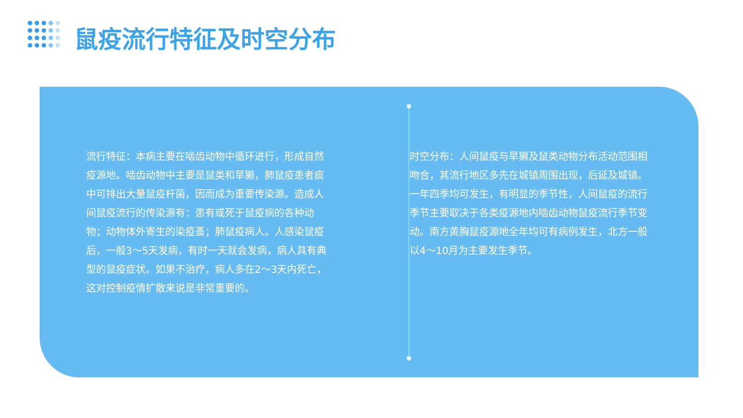鼠疫流行特征及时空分布
流行特征：本病主要在啮齿动物中循环进行，形成自然疫源地。啮齿动物中主要是鼠类和旱獭，肺鼠疫患者痰中可排出大量鼠疫杆菌，因而成为重要传染源。造成人间鼠疫流行的传染源有：患有或死于鼠疫病的各种动物；动物体外寄生的染疫蚤；肺鼠疫病人。人感染鼠疫后，一般3～5天发病，有时一天就会发病，病人具有典型的鼠疫症状。如果不治疗，病人多在2～3天内死亡，这对控制疫情扩散来说是非常重要的。
时空分布：人间鼠疫与旱獭及鼠类动物分布活动范围相吻合，其流行地区多先在城镇周围出现，后延及城镇。一年四季均可发生，有明显的季节性，人间鼠疫的流行季节主要取决于各类疫源地内啮齿动物鼠疫流行季节变动。南方黄胸鼠疫源地全年均可有病例发生，北方一般以4～10月为主要发生季节。